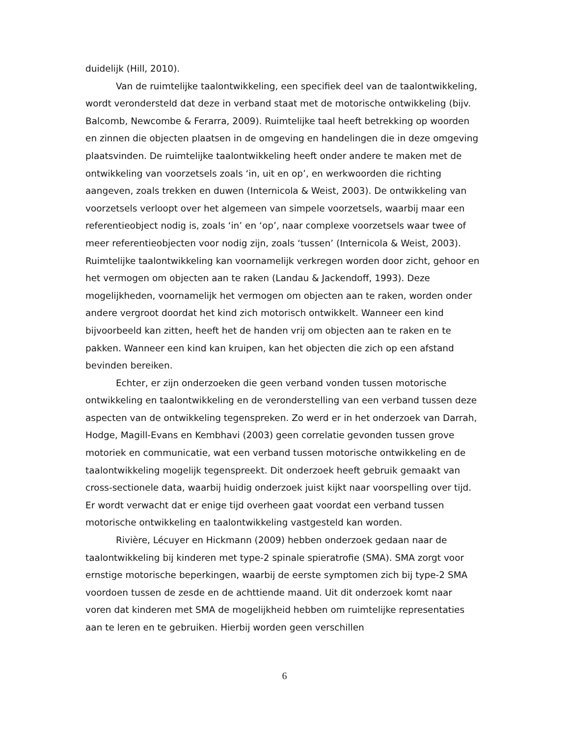duidelijk (Hill, 2010).
Van de ruimtelijke taalontwikkeling, een specifiek deel van de taalontwikkeling, wordt verondersteld dat deze in verband staat met de motorische ontwikkeling (bijv. Balcomb, Newcombe & Ferarra, 2009). Ruimtelijke taal heeft betrekking op woorden en zinnen die objecten plaatsen in de omgeving en handelingen die in deze omgeving plaatsvinden. De ruimtelijke taalontwikkeling heeft onder andere te maken met de ontwikkeling van voorzetsels zoals ‘in, uit en op’, en werkwoorden die richting aangeven, zoals trekken en duwen (Internicola & Weist, 2003). De ontwikkeling van voorzetsels verloopt over het algemeen van simpele voorzetsels, waarbij maar een referentieobject nodig is, zoals ‘in’ en ‘op’, naar complexe voorzetsels waar twee of meer referentieobjecten voor nodig zijn, zoals ‘tussen’ (Internicola & Weist, 2003). Ruimtelijke taalontwikkeling kan voornamelijk verkregen worden door zicht, gehoor en het vermogen om objecten aan te raken (Landau & Jackendoff, 1993). Deze mogelijkheden, voornamelijk het vermogen om objecten aan te raken, worden onder andere vergroot doordat het kind zich motorisch ontwikkelt. Wanneer een kind bijvoorbeeld kan zitten, heeft het de handen vrij om objecten aan te raken en te pakken. Wanneer een kind kan kruipen, kan het objecten die zich op een afstand bevinden bereiken.
Echter, er zijn onderzoeken die geen verband vonden tussen motorische ontwikkeling en taalontwikkeling en de veronderstelling van een verband tussen deze aspecten van de ontwikkeling tegenspreken. Zo werd er in het onderzoek van Darrah, Hodge, Magill-Evans en Kembhavi (2003) geen correlatie gevonden tussen grove motoriek en communicatie, wat een verband tussen motorische ontwikkeling en de taalontwikkeling mogelijk tegenspreekt. Dit onderzoek heeft gebruik gemaakt van cross-sectionele data, waarbij huidig onderzoek juist kijkt naar voorspelling over tijd. Er wordt verwacht dat er enige tijd overheen gaat voordat een verband tussen motorische ontwikkeling en taalontwikkeling vastgesteld kan worden.
Rivière, Lécuyer en Hickmann (2009) hebben onderzoek gedaan naar de taalontwikkeling bij kinderen met type-2 spinale spieratrofie (SMA). SMA zorgt voor ernstige motorische beperkingen, waarbij de eerste symptomen zich bij type-2 SMA voordoen tussen de zesde en de achttiende maand. Uit dit onderzoek komt naar voren dat kinderen met SMA de mogelijkheid hebben om ruimtelijke representaties aan te leren en te gebruiken. Hierbij worden geen verschillen
6